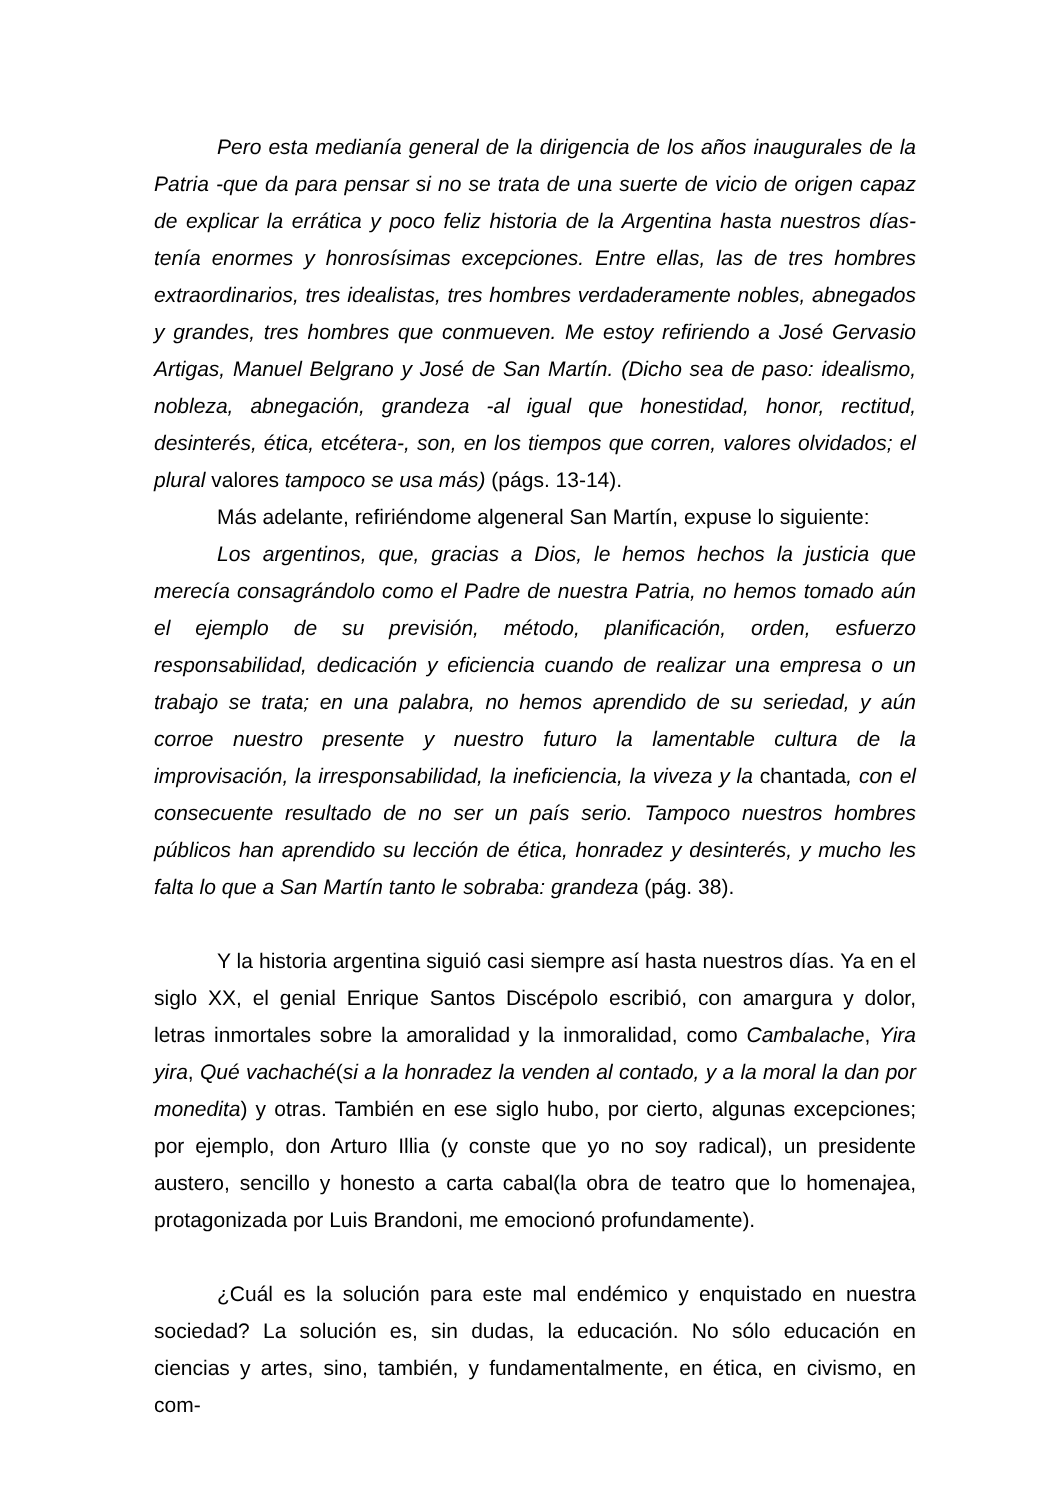Pero esta medianía general de la dirigencia de los años inaugurales de la Patria -que da para pensar si no se trata de una suerte de vicio de origen capaz de explicar la errática y poco feliz historia de la Argentina hasta nuestros días- tenía enormes y honrosísimas excepciones. Entre ellas, las de tres hombres extraordinarios, tres idealistas, tres hombres verdaderamente nobles, abnegados y grandes, tres hombres que conmueven. Me estoy refiriendo a José Gervasio Artigas, Manuel Belgrano y José de San Martín. (Dicho sea de paso: idealismo, nobleza, abnegación, grandeza -al igual que honestidad, honor, rectitud, desinterés, ética, etcétera-, son, en los tiempos que corren, valores olvidados; el plural valores tampoco se usa más) (págs. 13-14).
Más adelante, refiriéndome algeneral San Martín, expuse lo siguiente:
Los argentinos, que, gracias a Dios, le hemos hechos la justicia que merecía consagrándolo como el Padre de nuestra Patria, no hemos tomado aún el ejemplo de su previsión, método, planificación, orden, esfuerzo responsabilidad, dedicación y eficiencia cuando de realizar una empresa o un trabajo se trata; en una palabra, no hemos aprendido de su seriedad, y aún corroe nuestro presente y nuestro futuro la lamentable cultura de la improvisación, la irresponsabilidad, la ineficiencia, la viveza y la chantada, con el consecuente resultado de no ser un país serio. Tampoco nuestros hombres públicos han aprendido su lección de ética, honradez y desinterés, y mucho les falta lo que a San Martín tanto le sobraba: grandeza (pág. 38).
Y la historia argentina siguió casi siempre así hasta nuestros días. Ya en el siglo XX, el genial Enrique Santos Discépolo escribió, con amargura y dolor, letras inmortales sobre la amoralidad y la inmoralidad, como Cambalache, Yira yira, Qué vachaché(si a la honradez la venden al contado, y a la moral la dan por monedita) y otras. También en ese siglo hubo, por cierto, algunas excepciones; por ejemplo, don Arturo Illia (y conste que yo no soy radical), un presidente austero, sencillo y honesto a carta cabal(la obra de teatro que lo homenajea, protagonizada por Luis Brandoni, me emocionó profundamente).
¿Cuál es la solución para este mal endémico y enquistado en nuestra sociedad? La solución es, sin dudas, la educación. No sólo educación en ciencias y artes, sino, también, y fundamentalmente, en ética, en civismo, en com-